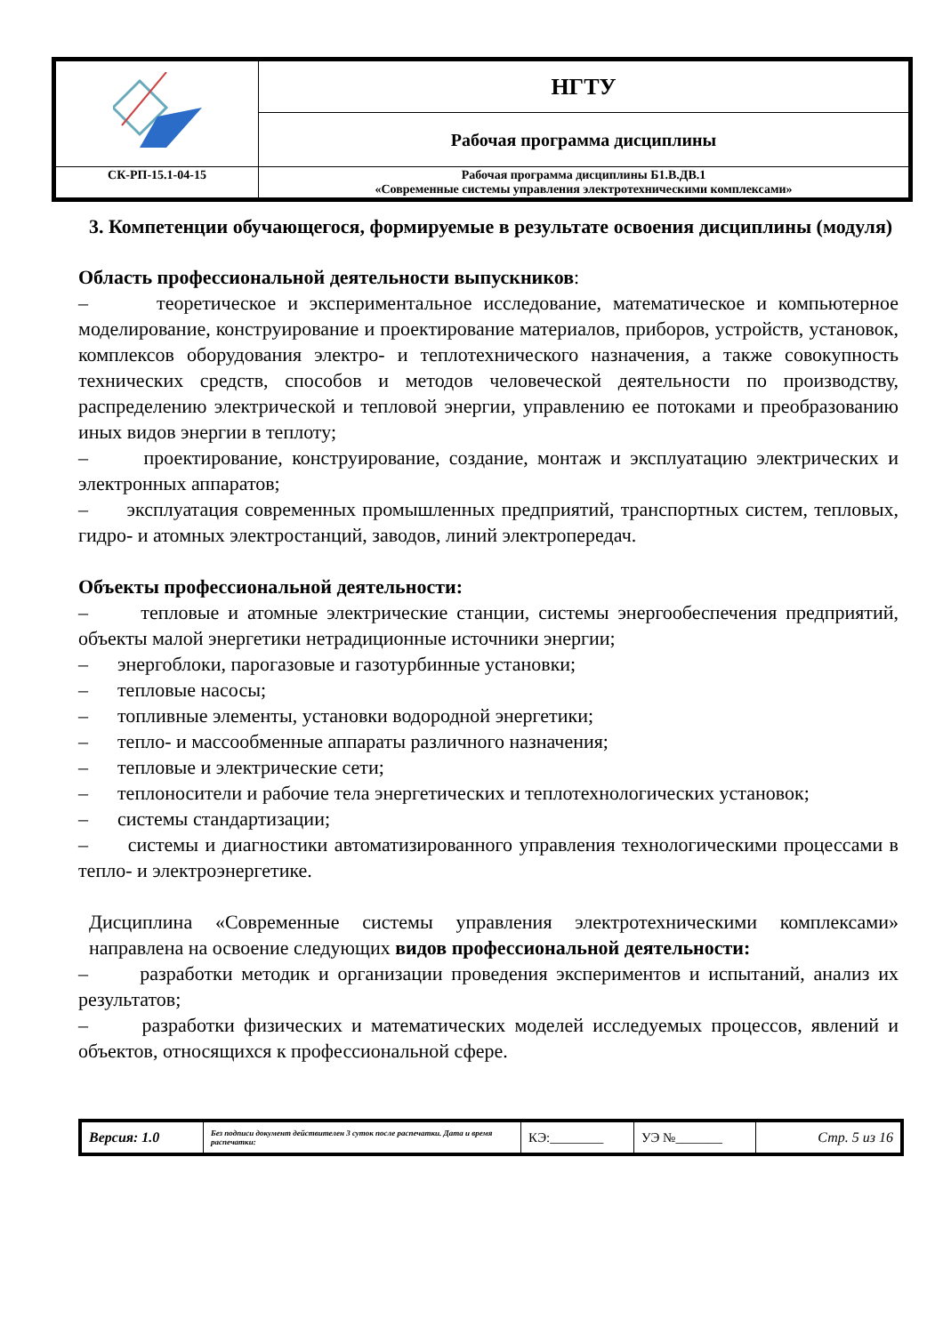| | НГТУ |
| | Рабочая программа дисциплины |
| СК-РП-15.1-04-15 | Рабочая программа дисциплины Б1.В.ДВ.1 «Современные системы управления электротехническими комплексами» |
3. Компетенции обучающегося, формируемые в результате освоения дисциплины (модуля)
Область профессиональной деятельности выпускников:
– теоретическое и экспериментальное исследование, математическое и компьютерное моделирование, конструирование и проектирование материалов, приборов, устройств, установок, комплексов оборудования электро- и теплотехнического назначения, а также совокупность технических средств, способов и методов человеческой деятельности по производству, распределению электрической и тепловой энергии, управлению ее потоками и преобразованию иных видов энергии в теплоту;
– проектирование, конструирование, создание, монтаж и эксплуатацию электрических и электронных аппаратов;
– эксплуатация современных промышленных предприятий, транспортных систем, тепловых, гидро- и атомных электростанций, заводов, линий электропередач.
Объекты профессиональной деятельности:
– тепловые и атомные электрические станции, системы энергообеспечения предприятий, объекты малой энергетики нетрадиционные источники энергии;
– энергоблоки, парогазовые и газотурбинные установки;
– тепловые насосы;
– топливные элементы, установки водородной энергетики;
– тепло- и массообменные аппараты различного назначения;
– тепловые и электрические сети;
– теплоносители и рабочие тела энергетических и теплотехнологических установок;
– системы стандартизации;
– системы и диагностики автоматизированного управления технологическими процессами в тепло- и электроэнергетике.
Дисциплина «Современные системы управления электротехническими комплексами» направлена на освоение следующих видов профессиональной деятельности:
– разработки методик и организации проведения экспериментов и испытаний, анализ их результатов;
– разработки физических и математических моделей исследуемых процессов, явлений и объектов, относящихся к профессиональной сфере.
| Версия: 1.0 | Без подписи документ действителен 3 суток после распечатки. Дата и время распечатки: | КЭ:________ | УЭ №_______ | Стр. 5 из 16 |